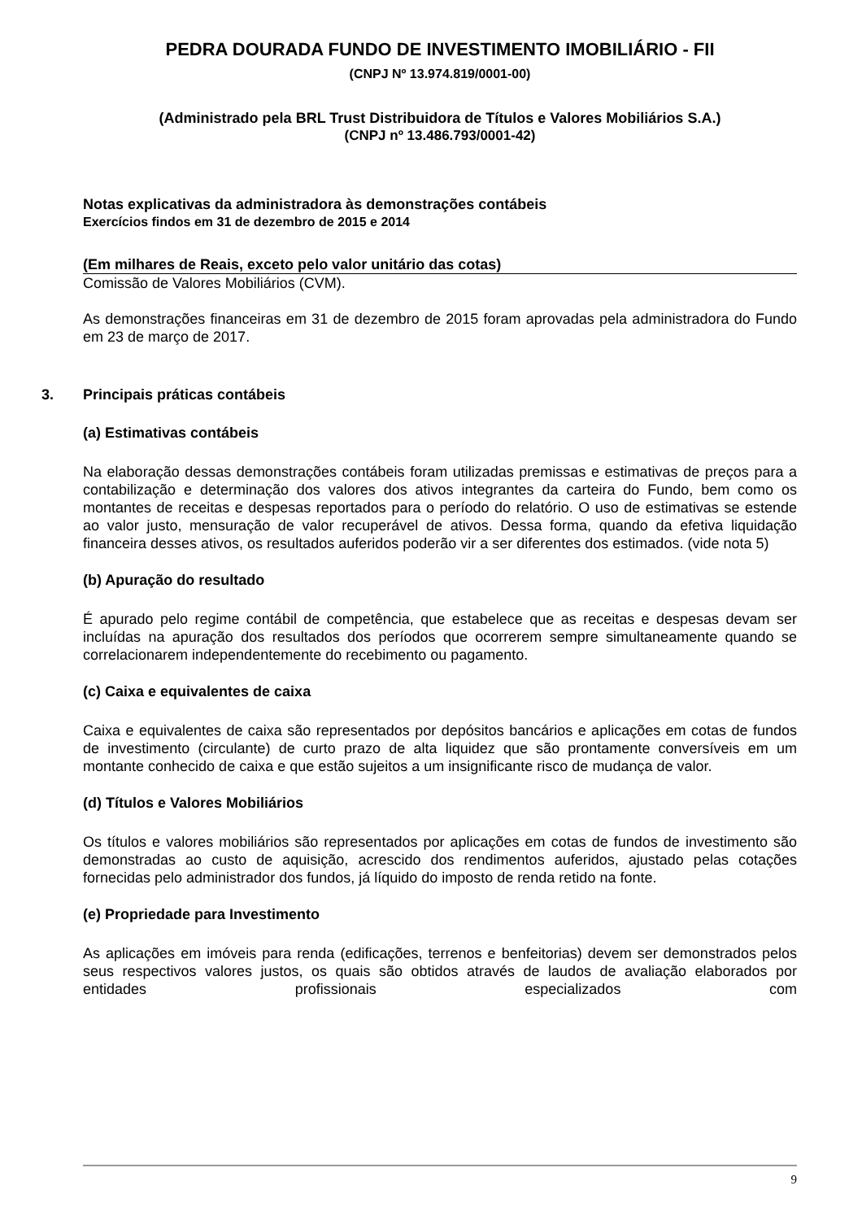PEDRA DOURADA FUNDO DE INVESTIMENTO IMOBILIÁRIO - FII
(CNPJ Nº 13.974.819/0001-00)
(Administrado pela BRL Trust Distribuidora de Títulos e Valores Mobiliários S.A.)
(CNPJ nº 13.486.793/0001-42)
Notas explicativas da administradora às demonstrações contábeis
Exercícios findos em 31 de dezembro de 2015 e 2014
(Em milhares de Reais, exceto pelo valor unitário das cotas)
Comissão de Valores Mobiliários (CVM).
As demonstrações financeiras em 31 de dezembro de 2015 foram aprovadas pela administradora do Fundo em 23 de março de 2017.
3. Principais práticas contábeis
(a) Estimativas contábeis
Na elaboração dessas demonstrações contábeis foram utilizadas premissas e estimativas de preços para a contabilização e determinação dos valores dos ativos integrantes da carteira do Fundo, bem como os montantes de receitas e despesas reportados para o período do relatório. O uso de estimativas se estende ao valor justo, mensuração de valor recuperável de ativos. Dessa forma, quando da efetiva liquidação financeira desses ativos, os resultados auferidos poderão vir a ser diferentes dos estimados. (vide nota 5)
(b) Apuração do resultado
É apurado pelo regime contábil de competência, que estabelece que as receitas e despesas devam ser incluídas na apuração dos resultados dos períodos que ocorrerem sempre simultaneamente quando se correlacionarem independentemente do recebimento ou pagamento.
(c) Caixa e equivalentes de caixa
Caixa e equivalentes de caixa são representados por depósitos bancários e aplicações em cotas de fundos de investimento (circulante) de curto prazo de alta liquidez que são prontamente conversíveis em um montante conhecido de caixa e que estão sujeitos a um insignificante risco de mudança de valor.
(d) Títulos e Valores Mobiliários
Os títulos e valores mobiliários são representados por aplicações em cotas de fundos de investimento são demonstradas ao custo de aquisição, acrescido dos rendimentos auferidos, ajustado pelas cotações fornecidas pelo administrador dos fundos, já líquido do imposto de renda retido na fonte.
(e) Propriedade para Investimento
As aplicações em imóveis para renda (edificações, terrenos e benfeitorias) devem ser demonstrados pelos seus respectivos valores justos, os quais são obtidos através de laudos de avaliação elaborados por entidades profissionais especializados com
9